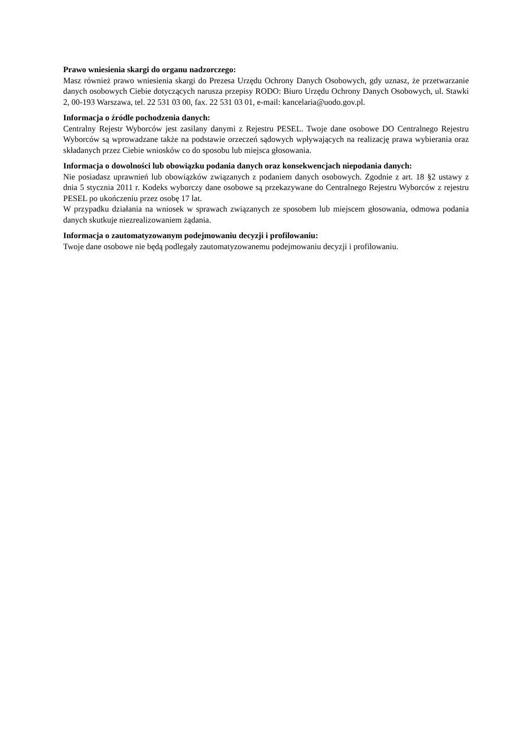Prawo wniesienia skargi do organu nadzorczego:
Masz również prawo wniesienia skargi do Prezesa Urzędu Ochrony Danych Osobowych, gdy uznasz, że przetwarzanie danych osobowych Ciebie dotyczących narusza przepisy RODO: Biuro Urzędu Ochrony Danych Osobowych, ul. Stawki 2, 00-193 Warszawa, tel. 22 531 03 00, fax. 22 531 03 01, e-mail: kancelaria@uodo.gov.pl.
Informacja o źródle pochodzenia danych:
Centralny Rejestr Wyborców jest zasilany danymi z Rejestru PESEL. Twoje dane osobowe DO Centralnego Rejestru Wyborców są wprowadzane także na podstawie orzeczeń sądowych wpływających na realizację prawa wybierania oraz składanych przez Ciebie wniosków co do sposobu lub miejsca głosowania.
Informacja o dowolności lub obowiązku podania danych oraz konsekwencjach niepodania danych:
Nie posiadasz uprawnień lub obowiązków związanych z podaniem danych osobowych. Zgodnie z art. 18 §2 ustawy z dnia 5 stycznia 2011 r. Kodeks wyborczy dane osobowe są przekazywane do Centralnego Rejestru Wyborców z rejestru PESEL po ukończeniu przez osobę 17 lat.
W przypadku działania na wniosek w sprawach związanych ze sposobem lub miejscem głosowania, odmowa podania danych skutkuje niezrealizowaniem żądania.
Informacja o zautomatyzowanym podejmowaniu decyzji i profilowaniu:
Twoje dane osobowe nie będą podlegały zautomatyzowanemu podejmowaniu decyzji i profilowaniu.